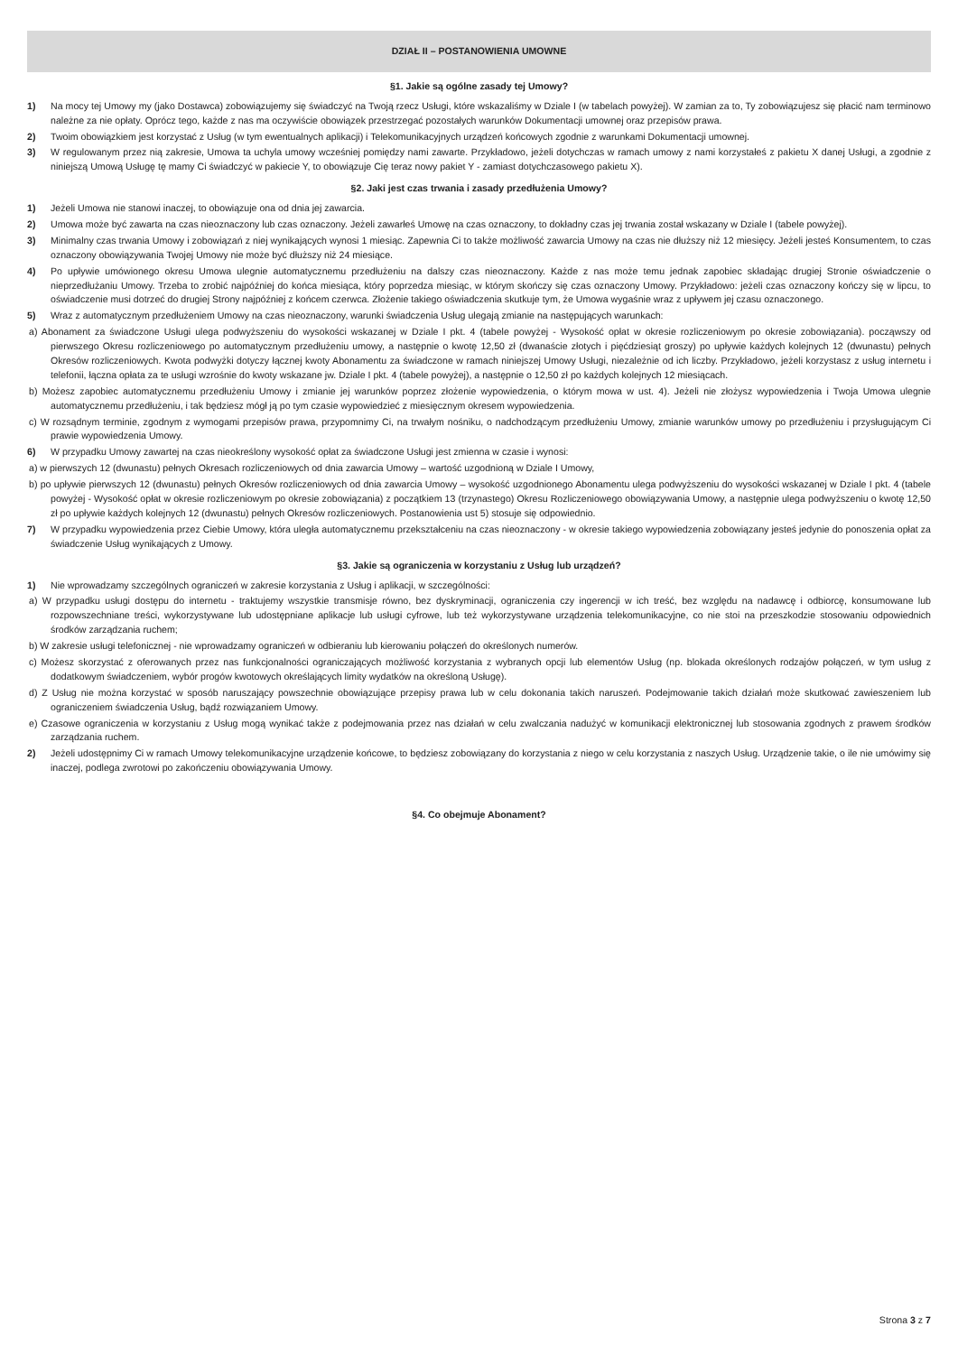DZIAŁ II – POSTANOWIENIA UMOWNE
§1. Jakie są ogólne zasady tej Umowy?
1) Na mocy tej Umowy my (jako Dostawca) zobowiązujemy się świadczyć na Twoją rzecz Usługi, które wskazaliśmy w Dziale I (w tabelach powyżej). W zamian za to, Ty zobowiązujesz się płacić nam terminowo należne za nie opłaty. Oprócz tego, każde z nas ma oczywiście obowiązek przestrzegać pozostałych warunków Dokumentacji umownej oraz przepisów prawa.
2) Twoim obowiązkiem jest korzystać z Usług (w tym ewentualnych aplikacji) i Telekomunikacyjnych urządzeń końcowych zgodnie z warunkami Dokumentacji umownej.
3) W regulowanym przez nią zakresie, Umowa ta uchyla umowy wcześniej pomiędzy nami zawarte. Przykładowo, jeżeli dotychczas w ramach umowy z nami korzystałeś z pakietu X danej Usługi, a zgodnie z niniejszą Umową Usługę tę mamy Ci świadczyć w pakiecie Y, to obowiązuje Cię teraz nowy pakiet Y - zamiast dotychczasowego pakietu X).
§2. Jaki jest czas trwania i zasady przedłużenia Umowy?
1) Jeżeli Umowa nie stanowi inaczej, to obowiązuje ona od dnia jej zawarcia.
2) Umowa może być zawarta na czas nieoznaczony lub czas oznaczony. Jeżeli zawarłeś Umowę na czas oznaczony, to dokładny czas jej trwania został wskazany w Dziale I (tabele powyżej).
3) Minimalny czas trwania Umowy i zobowiązań z niej wynikających wynosi 1 miesiąc. Zapewnia Ci to także możliwość zawarcia Umowy na czas nie dłuższy niż 12 miesięcy. Jeżeli jesteś Konsumentem, to czas oznaczony obowiązywania Twojej Umowy nie może być dłuższy niż 24 miesiące.
4) Po upływie umówionego okresu Umowa ulegnie automatycznemu przedłużeniu na dalszy czas nieoznaczony. Każde z nas może temu jednak zapobiec składając drugiej Stronie oświadczenie o nieprzedłużaniu Umowy. Trzeba to zrobić najpóźniej do końca miesiąca, który poprzedza miesiąc, w którym skończy się czas oznaczony Umowy. Przykładowo: jeżeli czas oznaczony kończy się w lipcu, to oświadczenie musi dotrzeć do drugiej Strony najpóźniej z końcem czerwca. Złożenie takiego oświadczenia skutkuje tym, że Umowa wygaśnie wraz z upływem jej czasu oznaczonego.
5) Wraz z automatycznym przedłużeniem Umowy na czas nieoznaczony, warunki świadczenia Usług ulegają zmianie na następujących warunkach:
a) Abonament za świadczone Usługi ulega podwyższeniu do wysokości wskazanej w Dziale I pkt. 4 (tabele powyżej - Wysokość opłat w okresie rozliczeniowym po okresie zobowiązania). począwszy od pierwszego Okresu rozliczeniowego po automatycznym przedłużeniu umowy, a następnie o kwotę 12,50 zł (dwanaście złotych i pięćdziesiąt groszy) po upływie każdych kolejnych 12 (dwunastu) pełnych Okresów rozliczeniowych. Kwota podwyżki dotyczy łącznej kwoty Abonamentu za świadczone w ramach niniejszej Umowy Usługi, niezależnie od ich liczby. Przykładowo, jeżeli korzystasz z usług internetu i telefonii, łączna opłata za te usługi wzrośnie do kwoty wskazane jw. Dziale I pkt. 4 (tabele powyżej), a następnie o 12,50 zł po każdych kolejnych 12 miesiącach.
b) Możesz zapobiec automatycznemu przedłużeniu Umowy i zmianie jej warunków poprzez złożenie wypowiedzenia, o którym mowa w ust. 4). Jeżeli nie złożysz wypowiedzenia i Twoja Umowa ulegnie automatycznemu przedłużeniu, i tak będziesz mógł ją po tym czasie wypowiedzieć z miesięcznym okresem wypowiedzenia.
c) W rozsądnym terminie, zgodnym z wymogami przepisów prawa, przypomnimy Ci, na trwałym nośniku, o nadchodzącym przedłużeniu Umowy, zmianie warunków umowy po przedłużeniu i przysługującym Ci prawie wypowiedzenia Umowy.
6) W przypadku Umowy zawartej na czas nieokreślony wysokość opłat za świadczone Usługi jest zmienna w czasie i wynosi:
a) w pierwszych 12 (dwunastu) pełnych Okresach rozliczeniowych od dnia zawarcia Umowy – wartość uzgodnioną w Dziale I Umowy,
b) po upływie pierwszych 12 (dwunastu) pełnych Okresów rozliczeniowych od dnia zawarcia Umowy – wysokość uzgodnionego Abonamentu ulega podwyższeniu do wysokości wskazanej w Dziale I pkt. 4 (tabele powyżej - Wysokość opłat w okresie rozliczeniowym po okresie zobowiązania) z początkiem 13 (trzynastego) Okresu Rozliczeniowego obowiązywania Umowy, a następnie ulega podwyższeniu o kwotę 12,50 zł po upływie każdych kolejnych 12 (dwunastu) pełnych Okresów rozliczeniowych. Postanowienia ust 5) stosuje się odpowiednio.
7) W przypadku wypowiedzenia przez Ciebie Umowy, która uległa automatycznemu przekształceniu na czas nieoznaczony - w okresie takiego wypowiedzenia zobowiązany jesteś jedynie do ponoszenia opłat za świadczenie Usług wynikających z Umowy.
§3. Jakie są ograniczenia w korzystaniu z Usług lub urządzeń?
1) Nie wprowadzamy szczególnych ograniczeń w zakresie korzystania z Usług i aplikacji, w szczególności:
a) W przypadku usługi dostępu do internetu - traktujemy wszystkie transmisje równo, bez dyskryminacji, ograniczenia czy ingerencji w ich treść, bez względu na nadawcę i odbiorcę, konsumowane lub rozpowszechniane treści, wykorzystywane lub udostępniane aplikacje lub usługi cyfrowe, lub też wykorzystywane urządzenia telekomunikacyjne, co nie stoi na przeszkodzie stosowaniu odpowiednich środków zarządzania ruchem;
b) W zakresie usługi telefonicznej - nie wprowadzamy ograniczeń w odbieraniu lub kierowaniu połączeń do określonych numerów.
c) Możesz skorzystać z oferowanych przez nas funkcjonalności ograniczających możliwość korzystania z wybranych opcji lub elementów Usług (np. blokada określonych rodzajów połączeń, w tym usług z dodatkowym świadczeniem, wybór progów kwotowych określających limity wydatków na określoną Usługę).
d) Z Usług nie można korzystać w sposób naruszający powszechnie obowiązujące przepisy prawa lub w celu dokonania takich naruszeń. Podejmowanie takich działań może skutkować zawieszeniem lub ograniczeniem świadczenia Usług, bądź rozwiązaniem Umowy.
e) Czasowe ograniczenia w korzystaniu z Usług mogą wynikać także z podejmowania przez nas działań w celu zwalczania nadużyć w komunikacji elektronicznej lub stosowania zgodnych z prawem środków zarządzania ruchem.
2) Jeżeli udostępnimy Ci w ramach Umowy telekomunikacyjne urządzenie końcowe, to będziesz zobowiązany do korzystania z niego w celu korzystania z naszych Usług. Urządzenie takie, o ile nie umówimy się inaczej, podlega zwrotowi po zakończeniu obowiązywania Umowy.
§4. Co obejmuje Abonament?
Strona 3 z 7